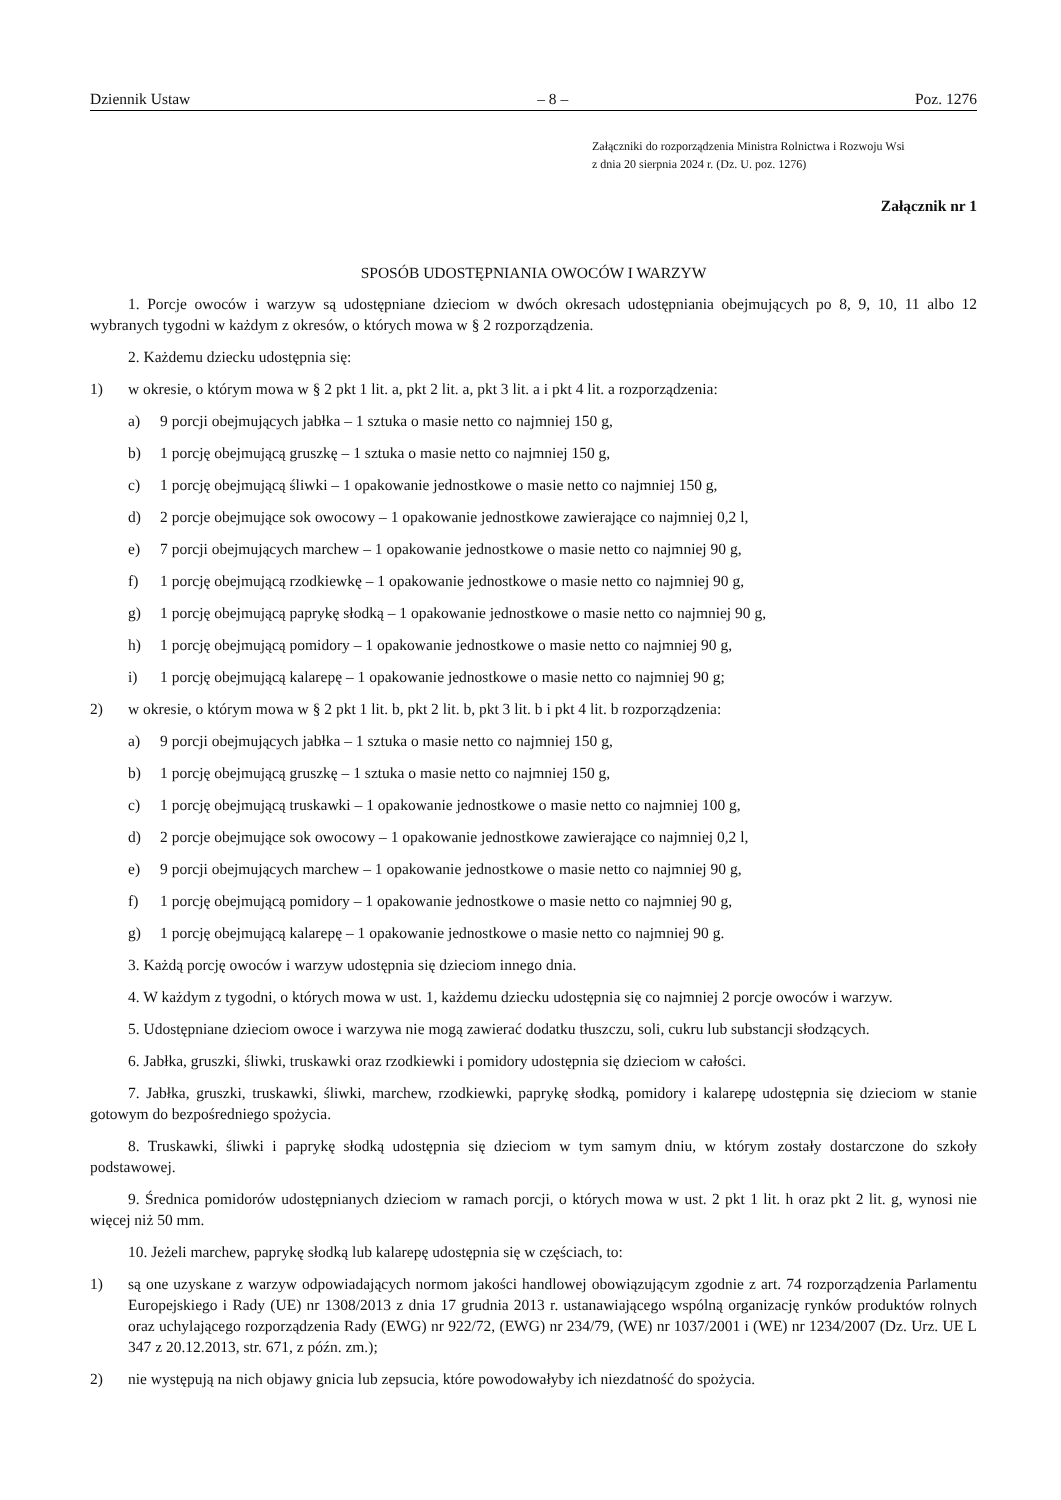Dziennik Ustaw – 8 – Poz. 1276
Załączniki do rozporządzenia Ministra Rolnictwa i Rozwoju Wsi
z dnia 20 sierpnia 2024 r. (Dz. U. poz. 1276)
Załącznik nr 1
SPOSÓB UDOSTĘPNIANIA OWOCÓW I WARZYW
1. Porcje owoców i warzyw są udostępniane dzieciom w dwóch okresach udostępniania obejmujących po 8, 9, 10, 11 albo 12 wybranych tygodni w każdym z okresów, o których mowa w § 2 rozporządzenia.
2. Każdemu dziecku udostępnia się:
1) w okresie, o którym mowa w § 2 pkt 1 lit. a, pkt 2 lit. a, pkt 3 lit. a i pkt 4 lit. a rozporządzenia:
a) 9 porcji obejmujących jabłka – 1 sztuka o masie netto co najmniej 150 g,
b) 1 porcję obejmującą gruszkę – 1 sztuka o masie netto co najmniej 150 g,
c) 1 porcję obejmującą śliwki – 1 opakowanie jednostkowe o masie netto co najmniej 150 g,
d) 2 porcje obejmujące sok owocowy – 1 opakowanie jednostkowe zawierające co najmniej 0,2 l,
e) 7 porcji obejmujących marchew – 1 opakowanie jednostkowe o masie netto co najmniej 90 g,
f) 1 porcję obejmującą rzodkiewkę – 1 opakowanie jednostkowe o masie netto co najmniej 90 g,
g) 1 porcję obejmującą paprykę słodką – 1 opakowanie jednostkowe o masie netto co najmniej 90 g,
h) 1 porcję obejmującą pomidory – 1 opakowanie jednostkowe o masie netto co najmniej 90 g,
i) 1 porcję obejmującą kalarepę – 1 opakowanie jednostkowe o masie netto co najmniej 90 g;
2) w okresie, o którym mowa w § 2 pkt 1 lit. b, pkt 2 lit. b, pkt 3 lit. b i pkt 4 lit. b rozporządzenia:
a) 9 porcji obejmujących jabłka – 1 sztuka o masie netto co najmniej 150 g,
b) 1 porcję obejmującą gruszkę – 1 sztuka o masie netto co najmniej 150 g,
c) 1 porcję obejmującą truskawki – 1 opakowanie jednostkowe o masie netto co najmniej 100 g,
d) 2 porcje obejmujące sok owocowy – 1 opakowanie jednostkowe zawierające co najmniej 0,2 l,
e) 9 porcji obejmujących marchew – 1 opakowanie jednostkowe o masie netto co najmniej 90 g,
f) 1 porcję obejmującą pomidory – 1 opakowanie jednostkowe o masie netto co najmniej 90 g,
g) 1 porcję obejmującą kalarepę – 1 opakowanie jednostkowe o masie netto co najmniej 90 g.
3. Każdą porcję owoców i warzyw udostępnia się dzieciom innego dnia.
4. W każdym z tygodni, o których mowa w ust. 1, każdemu dziecku udostępnia się co najmniej 2 porcje owoców i warzyw.
5. Udostępniane dzieciom owoce i warzywa nie mogą zawierać dodatku tłuszczu, soli, cukru lub substancji słodzących.
6. Jabłka, gruszki, śliwki, truskawki oraz rzodkiewki i pomidory udostępnia się dzieciom w całości.
7. Jabłka, gruszki, truskawki, śliwki, marchew, rzodkiewki, paprykę słodką, pomidory i kalarepę udostępnia się dzieciom w stanie gotowym do bezpośredniego spożycia.
8. Truskawki, śliwki i paprykę słodką udostępnia się dzieciom w tym samym dniu, w którym zostały dostarczone do szkoły podstawowej.
9. Średnica pomidorów udostępnianych dzieciom w ramach porcji, o których mowa w ust. 2 pkt 1 lit. h oraz pkt 2 lit. g, wynosi nie więcej niż 50 mm.
10. Jeżeli marchew, paprykę słodką lub kalarepę udostępnia się w częściach, to:
1) są one uzyskane z warzyw odpowiadających normom jakości handlowej obowiązującym zgodnie z art. 74 rozporządzenia Parlamentu Europejskiego i Rady (UE) nr 1308/2013 z dnia 17 grudnia 2013 r. ustanawiającego wspólną organizację rynków produktów rolnych oraz uchylającego rozporządzenia Rady (EWG) nr 922/72, (EWG) nr 234/79, (WE) nr 1037/2001 i (WE) nr 1234/2007 (Dz. Urz. UE L 347 z 20.12.2013, str. 671, z późn. zm.);
2) nie występują na nich objawy gnicia lub zepsucia, które powodowałyby ich niezdatność do spożycia.